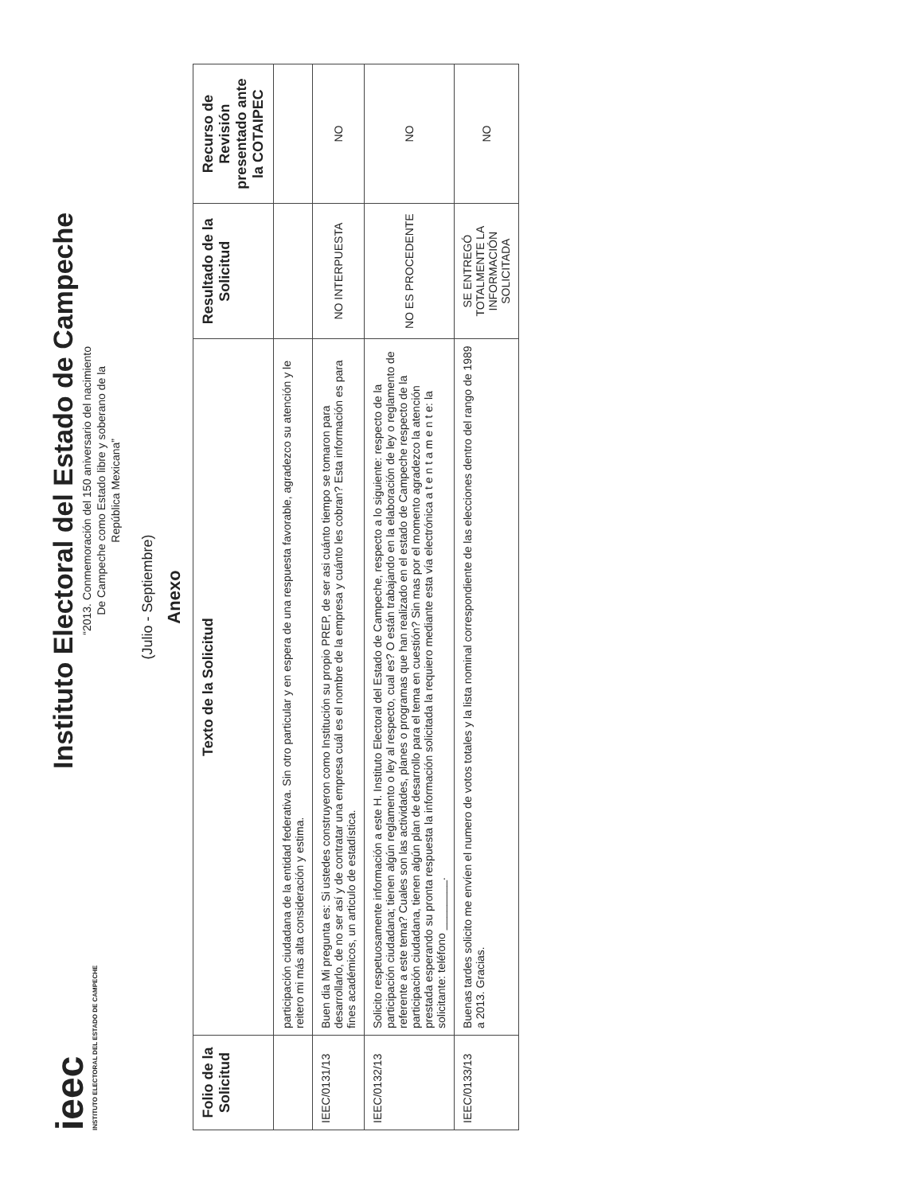ieec
INSTITUTO ELECTORAL DEL ESTADO DE CAMPECHE
Instituto Electoral del Estado de Campeche
“2013. Conmemoración del 150 aniversario del nacimiento
De Campeche como Estado libre y soberano de la
República Mexicana”
(Julio - Septiembre)
Anexo
| Folio de la Solicitud | Texto de la Solicitud | Resultado de la Solicitud | Recurso de Revisión presentado ante la COTAIPEC |
| --- | --- | --- | --- |
| | participación ciudadana de la entidad federativa. Sin otro particular y en espera de una respuesta favorable, agradezco su atención y le reitero mi más alta consideración y estima. | | |
| IEEC/0131/13 | Buen dia Mi pregunta es: Si ustedes construyeron como Institución su propio PREP, de ser asi cuánto tiempo se tomaron para desarrollarlo, de no ser así y de contratar una empresa cuál es el nombre de la empresa y cuánto les cobran? Esta información es para fines académicos, un articulo de estadística. | NO INTERPUESTA | NO |
| IEEC/0132/13 | Solicito respetuosamente información a este H. Instituto Electoral del Estado de Campeche, respecto a lo siguiente: respecto de la participación ciudadana; tienen algún reglamento o ley al respecto, cual es? O están trabajando en la elaboración de ley o reglamento de referente a este tema? Cuales son las actividades, planes o programas que han realizado en el estado de Campeche respecto de la participación ciudadana, tienen algún plan de desarrollo para el tema en cuestión? Sin mas por el momento agradezco la atención prestada esperando su pronta respuesta la información solicitada la requiero mediante esta vía electrónica a t e n t a m e n t e: la solicitante: teléfono ________. | NO ES PROCEDENTE | NO |
| IEEC/0133/13 | Buenas tardes solicito me envíen el numero de votos totales y la lista nominal correspondiente de las elecciones dentro del rango de 1989 a 2013. Gracias. | SE ENTREGÓ TOTALMENTE LA INFORMACIÓN SOLICITADA | NO |